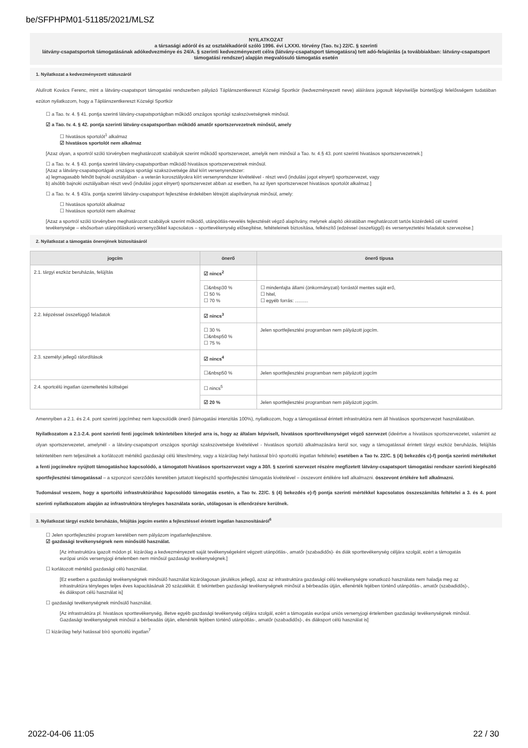be/SFPHPM01-51185/2021/MLSZ
NYILATKOZAT
a társasági adóról és az osztalékadóról szóló 1996. évi LXXXI. törvény (Tao. tv.) 22/C. § szerinti
látvány-csapatsportok támogatásának adókedvezménye és 24/A. § szerinti kedvezményezett célra (látvány-csapatsport támogatásra) tett adó-felajánlás (a továbbiakban: látvány-csapatsport támogatási rendszer) alapján megvalósuló támogatás esetén
1. Nyilatkozat a kedvezményezett státuszáról
Alulírott Kovács Ferenc, mint a látvány-csapatsport támogatási rendszerben pályázó Táplánszentkereszt Községi Sportkör (kedvezményezett neve) aláírásra jogosult képviselője büntetőjogi felelősségem tudatában ezúton nyilatkozom, hogy a Táplánszentkereszt Községi Sportkör
☐ a Tao. tv. 4. § 41. pontja szerinti látvány-csapatsportágban működő országos sportági szakszövetségnek minősül.
☑ a Tao. tv. 4. § 42. pontja szerinti látvány-csapatsportban működő amatőr sportszervezetnek minősül, amely
☐ hivatásos sportolót<sup>1</sup> alkalmaz
☑ hivatásos sportolót nem alkalmaz
[Azaz olyan, a sportról szóló törvényben meghatározott szabályok szerint működő sportszervezet, amelyik nem minősül a Tao. tv. 4.§ 43. pont szerinti hivatásos sportszervezetnek.]
☐ a Tao. tv. 4. § 43. pontja szerinti látvány-csapatsportban működő hivatásos sportszervezetnek minősül.
[Azaz a látvány-csapatsportágak országos sportági szakszövetsége által kiírt versenyrendszer:
a) legmagasabb felnőtt bajnoki osztályában - a veterán korosztályokra kiírt versenyrendszer kivételével - részt vevő (indulási jogot elnyert) sportszervezet, vagy
b) alsóbb bajnoki osztályaiban részt vevő (indulási jogot elnyert) sportszervezet abban az esetben, ha az ilyen sportszervezet hivatásos sportolót alkalmaz.]
☐ a Tao. tv. 4. § 43/a. pontja szerinti látvány-csapatsport fejlesztése érdekében létrejött alapítványnak minősül, amely:
☐ hivatásos sportolót alkalmaz
☐ hivatásos sportolót nem alkalmaz
[Azaz a sportról szóló törvényben meghatározott szabályok szerint működő, utánpótlás-nevelés fejlesztését végző alapítvány, melynek alapító okiratában meghatározott tartós közérdekű cél szerinti tevékenysége – elsősorban utánpótláskorú versenyzőkkel kapcsolatos – sporttevékenység elősegítése, feltételeinek biztosítása, felkészítő (edzéssel összefüggő) és versenyeztetési feladatok szervezése.]
2. Nyilatkozat a támogatás önerejének biztosításáról
| jogcím | önerő | önerő típusa |
| --- | --- | --- |
| 2.1. tárgyi eszköz beruházás, felújítás | ☑ nincs<sup>2</sup> | |
| | ☐&nbsp30 % ☐ 50 % ☐ 70 % | ☐ mindenfajta állami (önkormányzati) forrástól mentes saját erő, ☐ hitel, ☐ egyéb forrás: .......... |
| 2.2. képzéssel összefüggő feladatok | ☑ nincs<sup>3</sup> | |
| | ☐ 30 % ☐&nbsp50 % ☐ 75 % | Jelen sportfejlesztési programban nem pályázott jogcím. |
| 2.3. személyi jellegű ráfordítások | ☑ nincs<sup>4</sup> | |
| | ☐&nbsp50 % | Jelen sportfejlesztési programban nem pályázott jogcím |
| 2.4. sportcélú ingatlan üzemeltetési költségei | ☐ nincs<sup>5</sup> | |
| | ☑ 20 % | Jelen sportfejlesztési programban nem pályázott jogcím. |
Amennyiben a 2.1. és 2.4. pont szerinti jogcímhez nem kapcsolódik önerő (támogatási intenzitás 100%), nyilatkozom, hogy a támogatással érintett infrastruktúra nem áll hivatásos sportszervezet használatában.
Nyilatkozatom a 2.1-2.4. pont szerinti fenti jogcímek tekintetében kiterjed arra is, hogy az általam képviselt, hivatásos sporttevékenységet végző szervezet (ideértve a hivatásos sportszervezetet, valamint az olyan sportszervezetet, amelynél - a látvány-csapatsport országos sportági szakszövetsége kivételével - hivatásos sportoló alkalmazására kerül sor, vagy a támogatással érintett tárgyi eszköz beruházás, felújítás tekintetében nem teljesülnek a korlátozott mértékű gazdasági célú létesítmény, vagy a kizárólag helyi hatással bíró sportcélú ingatlan feltételei) esetében a Tao tv. 22/C. § (4) bekezdés c)-f) pontja szerinti mértékeket a fenti jogcímekre nyújtott támogatáshoz kapcsolódó, a támogatott hivatásos sportszervezet vagy a 30/I. § szerinti szervezet részére megfizetett látvány-csapatsport támogatási rendszer szerinti kiegészítő sportfejlesztési támogatással – a szponzori szerződés keretében juttatott kiegészítő sportfejlesztési támogatás kivételével – összevont értékére kell alkalmazni. összevont értékére kell alkalmazni.
Tudomásul veszem, hogy a sportcélú infrastruktúrához kapcsolódó támogatás esetén, a Tao tv. 22/C. § (4) bekezdés e)-f) pontja szerinti mértékkel kapcsolatos összeszámítás feltételei a 3. és 4. pont szerinti nyilatkozatom alapján az infrastruktúra tényleges használata során, utólagosan is ellenőrzésre kerülnek.
3. Nyilatkozat tárgyi eszköz beruházás, felújítás jogcím esetén a fejlesztéssel érintett ingatlan hasznosításáról<sup>6</sup>
☐ Jelen sportfejlesztési program keretében nem pályázom ingatlanfejlesztésre.
☑ gazdasági tevékenységnek nem minősülő használat.
[Az infrastruktúra igazolt módon pl. kizárólag a kedvezményezett saját tevékenységeként végzett utánpótlás-, amatőr (szabadidős)- és diák sporttevékenység céljára szolgál, ezért a támogatás európai uniós versenyjogi értelemben nem minősül gazdasági tevékenységnek.]
☐ korlátozott mértékű gazdasági célú használat.
[Ez esetben a gazdasági tevékenységnek minősülő használat kizárólagosan járulékos jellegű, azaz az infrastruktúra gazdasági célú tevékenységre vonatkozó használata nem haladja meg az infrastruktúra tényleges teljes éves kapacitásának 20 százalékát. E tekintetben gazdasági tevékenységnek minősül a bérbeadás útján, ellenérték fejében történő utánpótlás-, amatőr (szabadidős)-, és diáksport célú használat is]
☐ gazdasági tevékenységnek minősülő használat.
[Az infrastruktúra pl. hivatásos sporttevékenység, illetve egyéb gazdasági tevékenység céljára szolgál, ezért a támogatás európai uniós versenyjogi értelemben gazdasági tevékenységnek minősül. Gazdasági tevékenységnek minősül a bérbeadás útján, ellenérték fejében történő utánpótlás-, amatőr (szabadidős)-, és diáksport célú használat is]
☐ kizárólag helyi hatással bíró sportcélú ingatlan<sup>7</sup>
2022-04-06 11:05 22 / 30